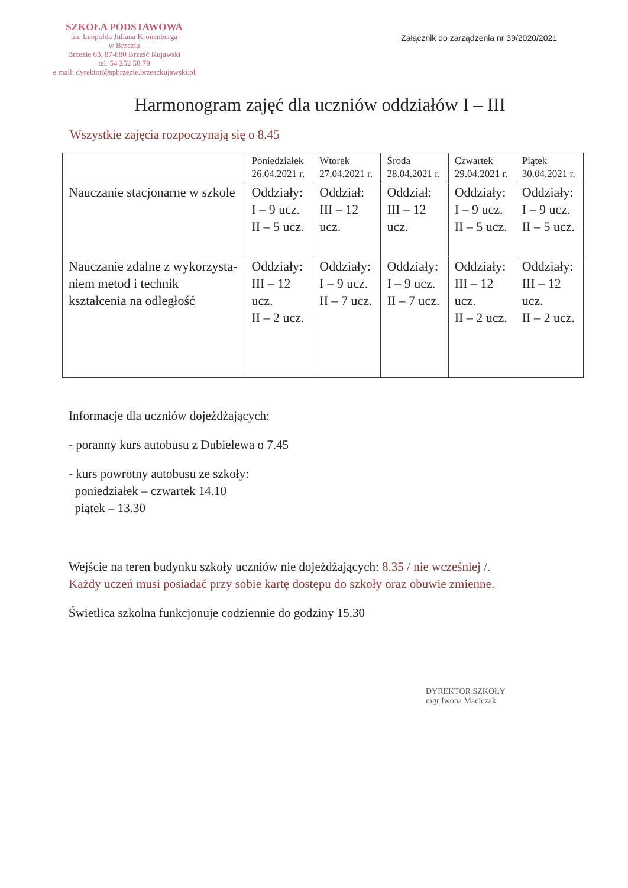SZKOŁA PODSTAWOWA
im. Leopolda Juliana Kronenberga
w Brzeziu
Brzezie 63, 87-880 Brześć Kujawski
tel. 54 252 58 79
e mail: dyrektor@spbrzezie.brzesckujawski.pl
Załącznik do zarządzenia nr 39/2020/2021
Harmonogram zajęć dla uczniów oddziałów I – III
Wszystkie zajęcia rozpoczynają się o 8.45
| | Poniedziałek 26.04.2021 r. | Wtorek 27.04.2021 r. | Środa 28.04.2021 r. | Czwartek 29.04.2021 r. | Piątek 30.04.2021 r. |
| --- | --- | --- | --- | --- | --- |
| Nauczanie stacjonarne w szkole | Oddziały: I – 9 ucz. II – 5 ucz. | Oddział: III – 12 ucz. | Oddział: III – 12 ucz. | Oddziały: I – 9 ucz. II – 5 ucz. | Oddziały: I – 9 ucz. II – 5 ucz. |
| Nauczanie zdalne z wykorzysta-niem metod i technik kształcenia na odległość | Oddziały: III – 12 ucz. II – 2 ucz. | Oddziały: I – 9 ucz. II – 7 ucz. | Oddziały: I – 9 ucz. II – 7 ucz. | Oddziały: III – 12 ucz. II – 2 ucz. | Oddziały: III – 12 ucz. II – 2 ucz. |
Informacje dla uczniów dojeżdżających:
- poranny kurs autobusu z Dubielewa o 7.45
- kurs powrotny autobusu ze szkoły:
poniedziałek – czwartek 14.10
piątek – 13.30
Wejście na teren budynku szkoły uczniów nie dojeżdżających: 8.35 / nie wcześniej /.
Każdy uczeń musi posiadać przy sobie kartę dostępu do szkoły oraz obuwie zmienne.
Świetlica szkolna funkcjonuje codziennie do godziny 15.30
DYREKTOR SZKOŁY
mgr Iwona Maciczak